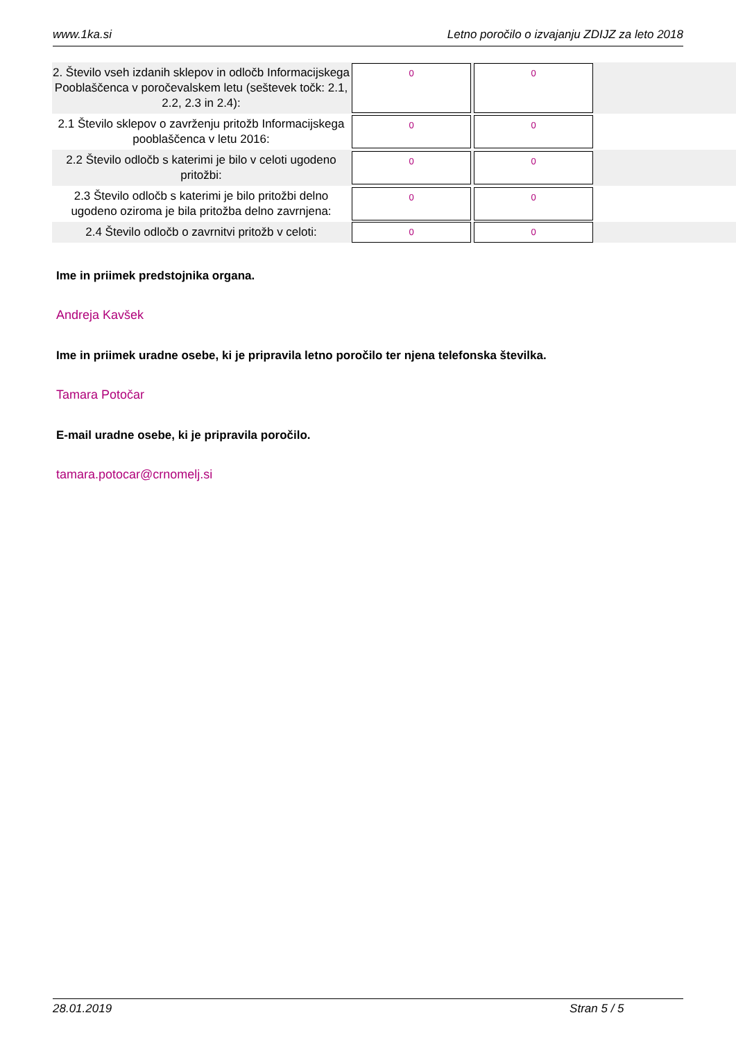www.1ka.si Letno poročilo o izvajanju ZDIJZ za leto 2018
| 2. Število vseh izdanih sklepov in odločb Informacijskega Pooblaščenca v poročevalskem letu (seštevek točk: 2.1, 2.2, 2.3 in 2.4): | 0 | 0 | |
| 2.1 Število sklepov o zavrženju pritožb Informacijskega pooblaščenca v letu 2016: | 0 | 0 | |
| 2.2 Število odločb s katerimi je bilo v celoti ugodeno pritožbi: | 0 | 0 | |
| 2.3 Število odločb s katerimi je bilo pritožbi delno ugodeno oziroma je bila pritožba delno zavrnjena: | 0 | 0 | |
| 2.4 Število odločb o zavrnitvi pritožb v celoti: | 0 | 0 | |
Ime in priimek predstojnika organa.
Andreja Kavšek
Ime in priimek uradne osebe, ki je pripravila letno poročilo ter njena telefonska številka.
Tamara Potočar
E-mail uradne osebe, ki je pripravila poročilo.
tamara.potocar@crnomelj.si
28.01.2019 Stran 5 / 5